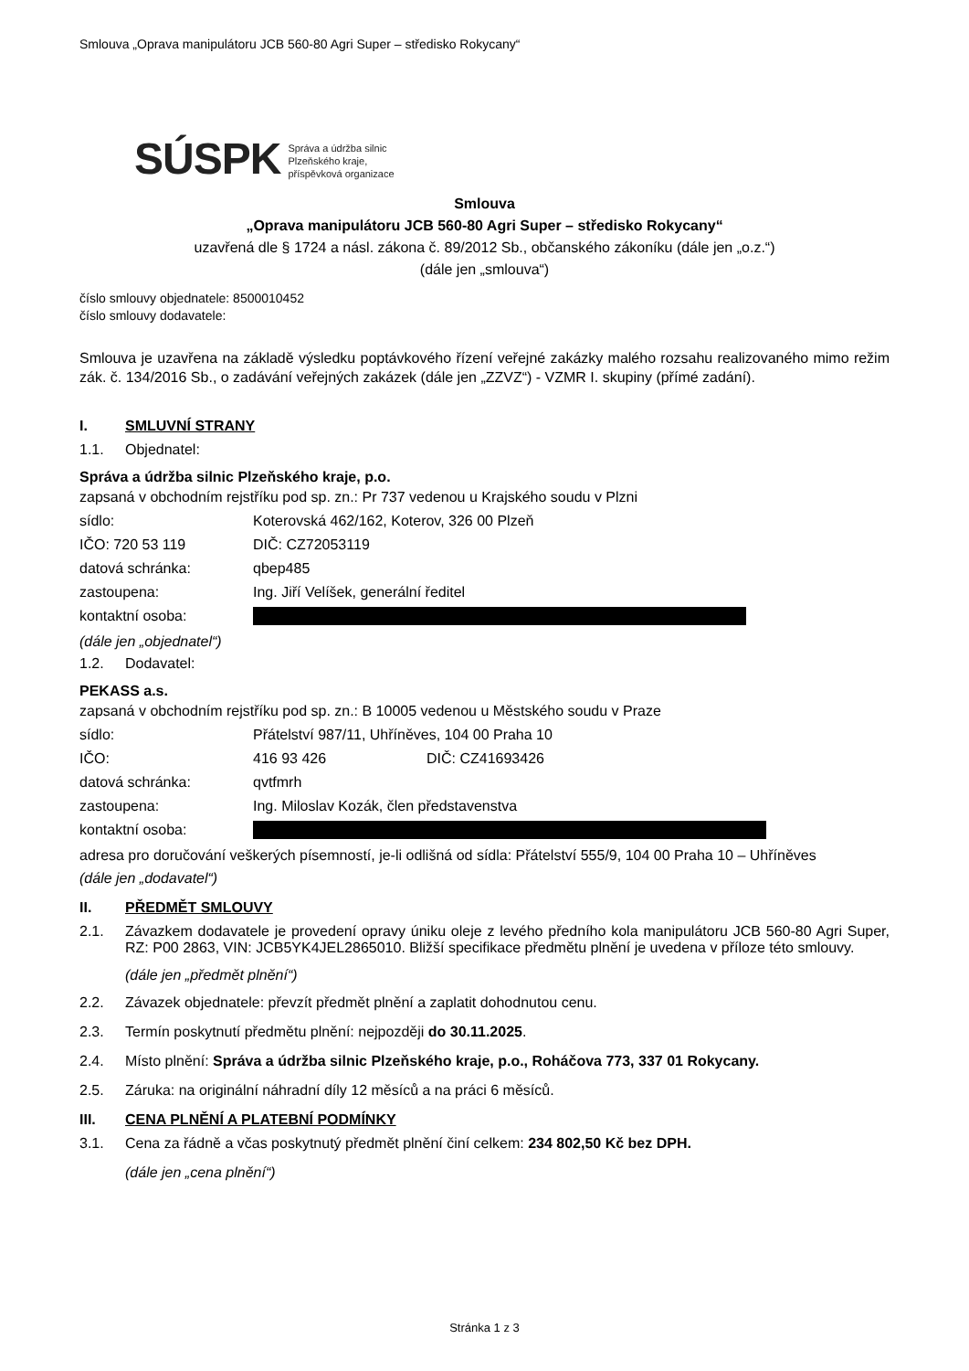Smlouva „Oprava manipulátoru JCB 560-80 Agri Super – středisko Rokycany“
SÚSPK
Správa a údržba silnic
Plzeňského kraje,
příspěvková organizace
Smlouva
„Oprava manipulátoru JCB 560-80 Agri Super – středisko Rokycany“
uzavřená dle § 1724 a násl. zákona č. 89/2012 Sb., občanského zákoníku (dále jen „o.z.“)
(dále jen „smlouva“)
číslo smlouvy objednatele: 8500010452
číslo smlouvy dodavatele:
Smlouva je uzavřena na základě výsledku poptávkového řízení veřejné zakázky malého rozsahu realizovaného mimo režim zák. č. 134/2016 Sb., o zadávání veřejných zakázek (dále jen „ZZVZ“) - VZMR I. skupiny (přímé zadání).
I. SMLUVNÍ STRANY
1.1. Objednatel:
Správa a údržba silnic Plzeňského kraje, p.o.
zapsaná v obchodním rejstříku pod sp. zn.: Pr 737 vedenou u Krajského soudu v Plzni
sídlo: Koterovská 462/162, Koterov, 326 00 Plzeň
IČO: 720 53 119 DIČ: CZ72053119
datová schránka: qbep485
zastoupena: Ing. Jiří Velíšek, generální ředitel
kontaktní osoba:
(dále jen „objednatel“)
1.2. Dodavatel:
PEKASS a.s.
zapsaná v obchodním rejstříku pod sp. zn.: B 10005 vedenou u Městského soudu v Praze
sídlo: Přátelství 987/11, Uhříněves, 104 00 Praha 10
IČO: 416 93 426 DIČ: CZ41693426
datová schránka: qvtfmrh
zastoupena: Ing. Miloslav Kozák, člen představenstva
kontaktní osoba:
adresa pro doručování veškerých písemností, je-li odlišná od sídla: Přátelství 555/9, 104 00 Praha 10 – Uhříněves
(dále jen „dodavatel“)
II. PŘEDMĚT SMLOUVY
2.1. Závazkem dodavatele je provedení opravy úniku oleje z levého předního kola manipulátoru JCB 560-80 Agri Super, RZ: P00 2863, VIN: JCB5YK4JEL2865010. Bližší specifikace předmětu plnění je uvedena v příloze této smlouvy.
(dále jen „předmět plnění“)
2.2. Závazek objednatele: převzít předmět plnění a zaplatit dohodnutou cenu.
2.3. Termín poskytnutí předmětu plnění: nejpozději do 30.11.2025.
2.4. Místo plnění: Správa a údržba silnic Plzeňského kraje, p.o., Roháčova 773, 337 01 Rokycany.
2.5. Záruka: na originální náhradní díly 12 měsíců a na práci 6 měsíců.
III. CENA PLNĚNÍ A PLATEBNÍ PODMÍNKY
3.1. Cena za řádně a včas poskytnutý předmět plnění činí celkem: 234 802,50 Kč bez DPH.
(dále jen „cena plnění“)
Stránka 1 z 3